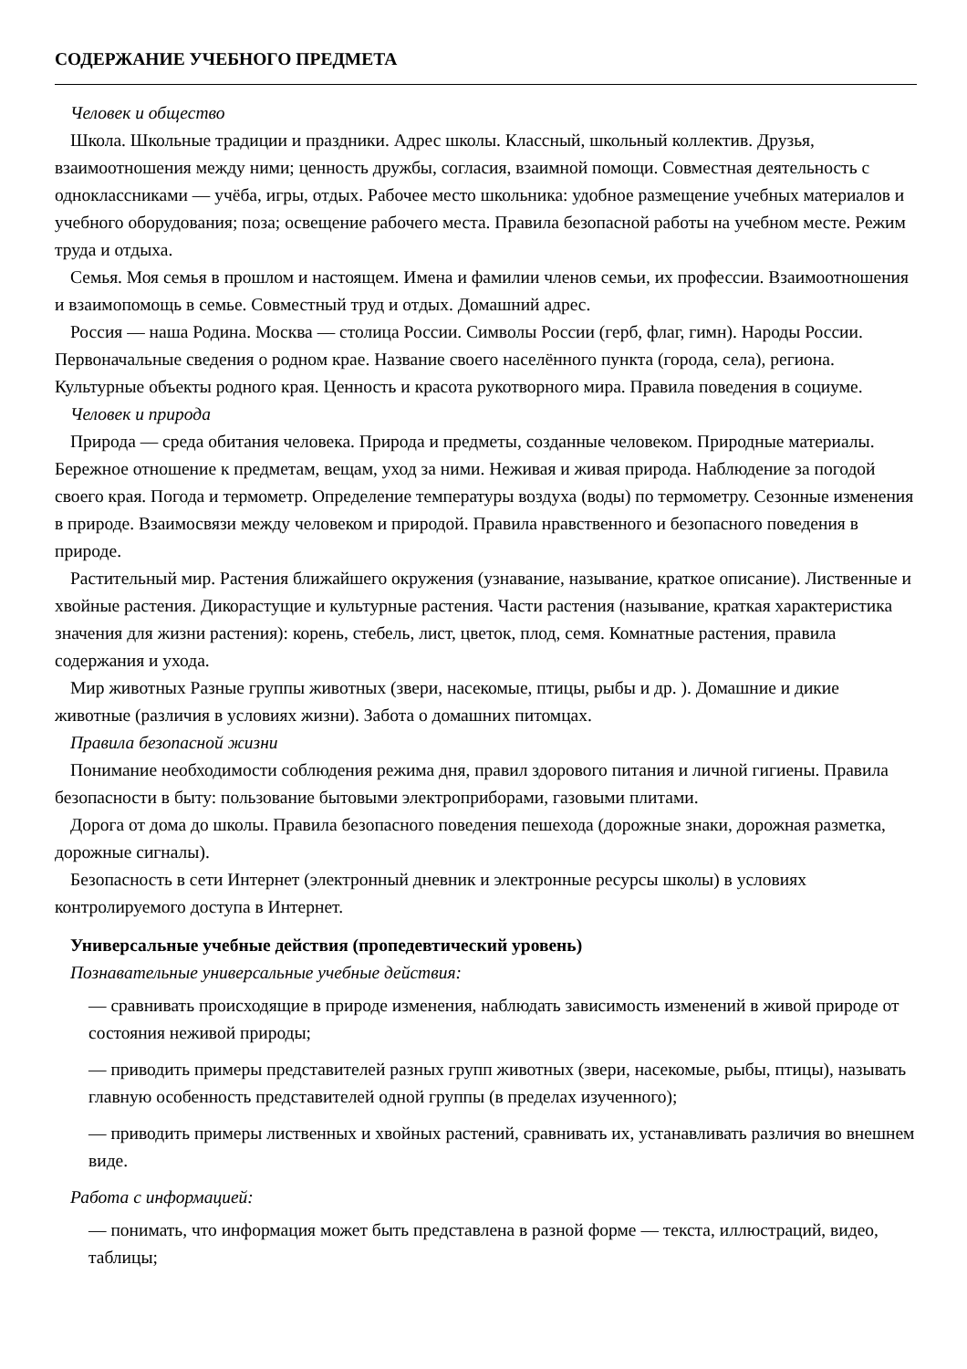СОДЕРЖАНИЕ УЧЕБНОГО ПРЕДМЕТА
Человек и общество
Школа. Школьные традиции и праздники. Адрес школы. Классный, школьный коллектив. Друзья, взаимоотношения между ними; ценность дружбы, согласия, взаимной помощи. Совместная деятельность с одноклассниками — учёба, игры, отдых. Рабочее место школьника: удобное размещение учебных материалов и учебного оборудования; поза; освещение рабочего места. Правила безопасной работы на учебном месте. Режим труда и отдыха.
Семья. Моя семья в прошлом и настоящем. Имена и фамилии членов семьи, их профессии. Взаимоотношения и взаимопомощь в семье. Совместный труд и отдых. Домашний адрес.
Россия — наша Родина. Москва — столица России. Символы России (герб, флаг, гимн). Народы России. Первоначальные сведения о родном крае. Название своего населённого пункта (города, села), региона. Культурные объекты родного края. Ценность и красота рукотворного мира. Правила поведения в социуме.
Человек и природа
Природа — среда обитания человека. Природа и предметы, созданные человеком. Природные материалы. Бережное отношение к предметам, вещам, уход за ними. Неживая и живая природа. Наблюдение за погодой своего края. Погода и термометр. Определение температуры воздуха (воды) по термометру. Сезонные изменения в природе. Взаимосвязи между человеком и природой. Правила нравственного и безопасного поведения в природе.
Растительный мир. Растения ближайшего окружения (узнавание, называние, краткое описание). Лиственные и хвойные растения. Дикорастущие и культурные растения. Части растения (называние, краткая характеристика значения для жизни растения): корень, стебель, лист, цветок, плод, семя. Комнатные растения, правила содержания и ухода.
Мир животных Разные группы животных (звери, насекомые, птицы, рыбы и др. ). Домашние и дикие животные (различия в условиях жизни). Забота о домашних питомцах.
Правила безопасной жизни
Понимание необходимости соблюдения режима дня, правил здорового питания и личной гигиены. Правила безопасности в быту: пользование бытовыми электроприборами, газовыми плитами.
Дорога от дома до школы. Правила безопасного поведения пешехода (дорожные знаки, дорожная разметка, дорожные сигналы).
Безопасность в сети Интернет (электронный дневник и электронные ресурсы школы) в условиях контролируемого доступа в Интернет.
Универсальные учебные действия (пропедевтический уровень)
Познавательные универсальные учебные действия:
— сравнивать происходящие в природе изменения, наблюдать зависимость изменений в живой природе от состояния неживой природы;
— приводить примеры представителей разных групп животных (звери, насекомые, рыбы, птицы), называть главную особенность представителей одной группы (в пределах изученного);
— приводить примеры лиственных и хвойных растений, сравнивать их, устанавливать различия во внешнем виде.
Работа с информацией:
— понимать, что информация может быть представлена в разной форме — текста, иллюстраций, видео, таблицы;